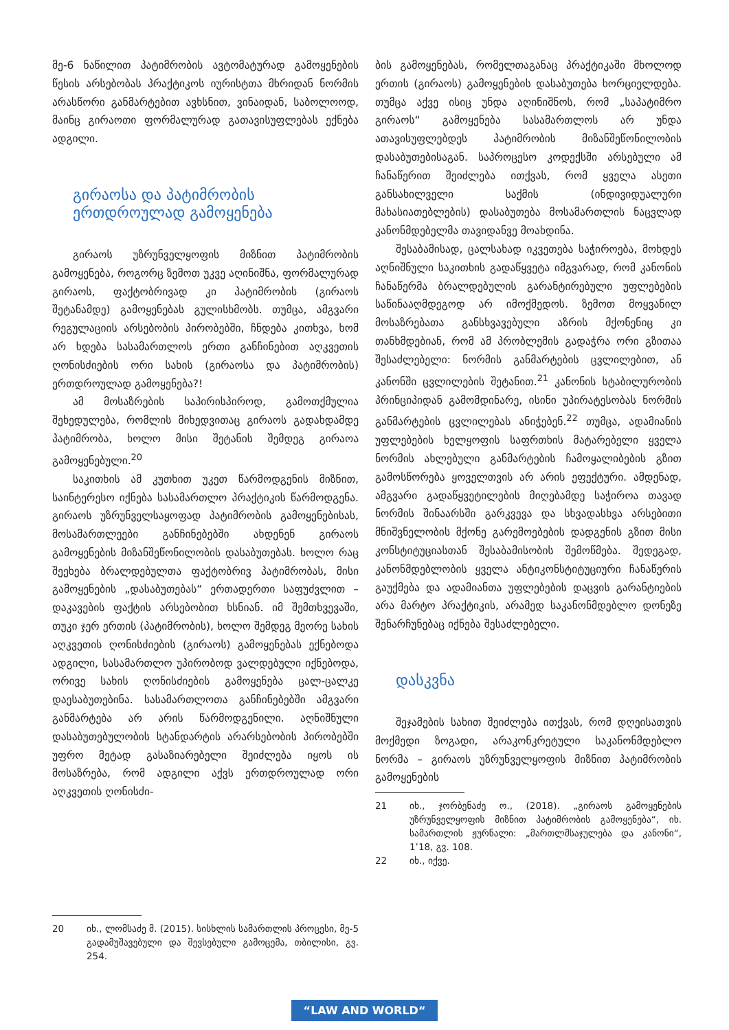მე-6 ნაწილით პატიმრობის ავტომატურად გამოყენების წესის არსებობას პრაქტიკოს იურისტთა მხრიდან ნორმის არასწორი განმარტებით ავხსნით, ვინაიდან, საბოლოოდ, მაინც გირაოთი ფორმალურად გათავისუფლებას ექნება ადგილი.
გირაოსა და პატიმრობის ერთდროულად გამოყენება
გირაოს უზრუნველყოფის მიზნით პატიმრობის გამოყენება, როგორც ზემოთ უკვე აღინიშნა, ფორმალურად გირაოს, ფაქტობრივად კი პატიმრობის (გირაოს შეტანამდე) გამოყენებას გულისხმობს. თუმცა, ამგვარი რეგულაციის არსებობის პირობებში, ჩნდება კითხვა, ხომ არ ხდება სასამართლოს ერთი განჩინებით აღკვეთის ღონისძიების ორი სახის (გირაოსა და პატიმრობის) ერთდროულად გამოყენება?!
ამ მოსაზრების საპირისპიროდ, გამოთქმულია შეხედულება, რომლის მიხედვითაც გირაოს გადახდამდე პატიმრობა, ხოლო მისი შეტანის შემდეგ გირაოა გამოყენებული.<sup>20</sup>
საკითხის ამ კუთხით უკეთ წარმოდგენის მიზნით, საინტერესო იქნება სასამართლო პრაქტიკის წარმოდგენა. გირაოს უზრუნველსაყოფად პატიმრობის გამოყენებისას, მოსამართლეები განჩინებებში ახდენენ გირაოს გამოყენების მიზანშეწონილობის დასაბუთებას. ხოლო რაც შეეხება ბრალდებულთა ფაქტობრივ პატიმრობას, მისი გამოყენების „დასაბუთებას“ ერთადერთი საფუძვლით – დაკავების ფაქტის არსებობით ხსნიან. იმ შემთხვევაში, თუკი ჯერ ერთის (პატიმრობის), ხოლო შემდეგ მეორე სახის აღკვეთის ღონისძიების (გირაოს) გამოყენებას ექნებოდა ადგილი, სასამართლო უპირობოდ ვალდებული იქნებოდა, ორივე სახის ღონისძიების გამოყენება ცალ-ცალკე დაესაბუთებინა. სასამართლოთა განჩინებებში ამგვარი განმარტება არ არის წარმოდგენილი. აღნიშნული დასაბუთებულობის სტანდარტის არარსებობის პირობებში უფრო მეტად გასაზიარებელი შეიძლება იყოს ის მოსაზრება, რომ ადგილი აქვს ერთდროულად ორი აღკვეთის ღონისძი-
20 იხ., ლომსაძე მ. (2015). სისხლის სამართლის პროცესი, მე-5 გადამუშავებული და შევსებული გამოცემა, თბილისი, გვ. 254.
ბის გამოყენებას, რომელთაგანაც პრაქტიკაში მხოლოდ ერთის (გირაოს) გამოყენების დასაბუთება ხორციელდება. თუმცა აქვე ისიც უნდა აღინიშნოს, რომ „საპატიმრო გირაოს“ გამოყენება სასამართლოს არ უნდა ათავისუფლებდეს პატიმრობის მიზანშეწონილობის დასაბუთებისაგან. საპროცესო კოდექსში არსებული ამ ჩანაწერით შეიძლება ითქვას, რომ ყველა ასეთი განსახილველი საქმის (ინდივიდუალური მახასიათებლების) დასაბუთება მოსამართლის ნაცვლად კანონმდებელმა თავიდანვე მოახდინა.
შესაბამისად, ცალსახად იკვეთება საჭიროება, მოხდეს აღნიშნული საკითხის გადაწყვეტა იმგვარად, რომ კანონის ჩანაწერმა ბრალდებულის გარანტირებული უფლებების საწინააღმდეგოდ არ იმოქმედოს. ზემოთ მოყვანილ მოსაზრებათა განსხვავებული აზრის მქონენიც კი თანხმდებიან, რომ ამ პრობლემის გადაჭრა ორი გზითაა შესაძლებელი: ნორმის განმარტების ცვლილებით, ან კანონში ცვლილების შეტანით.<sup>21</sup> კანონის სტაბილურობის პრინციპიდან გამომდინარე, ისინი უპირატესობას ნორმის განმარტების ცვლილებას ანიჭებენ.<sup>22</sup> თუმცა, ადამიანის უფლებების ხელყოფის საფრთხის მატარებელი ყველა ნორმის ახლებული განმარტების ჩამოყალიბების გზით გამოსწორება ყოველთვის არ არის ეფექტური. ამდენად, ამგვარი გადაწყვეტილების მიღებამდე საჭიროა თავად ნორმის შინაარსში გარკვევა და სხვადასხვა არსებითი მნიშვნელობის მქონე გარემოებების დადგენის გზით მისი კონსტიტუციასთან შესაბამისობის შემოწმება. შედეგად, კანონმდებლობის ყველა ანტიკონსტიტუციური ჩანაწერის გაუქმება და ადამიანთა უფლებების დაცვის გარანტიების არა მარტო პრაქტიკის, არამედ საკანონმდებლო დონეზე შენარჩუნებაც იქნება შესაძლებელი.
დასკვნა
შეჯამების სახით შეიძლება ითქვას, რომ დღეისათვის მოქმედი ზოგადი, არაკონკრეტული საკანონმდებლო ნორმა – გირაოს უზრუნველყოფის მიზნით პატიმრობის გამოყენების
21 იხ., ჯორბენაძე ო., (2018). „გირაოს გამოყენების უზრუნველყოფის მიზნით პატიმრობის გამოყენება“, იხ. სამართლის ჟურნალი: „მართლმსაჯულება და კანონი“, 1’18, გვ. 108.
22 იხ., იქვე.
“LAW AND WORLD“